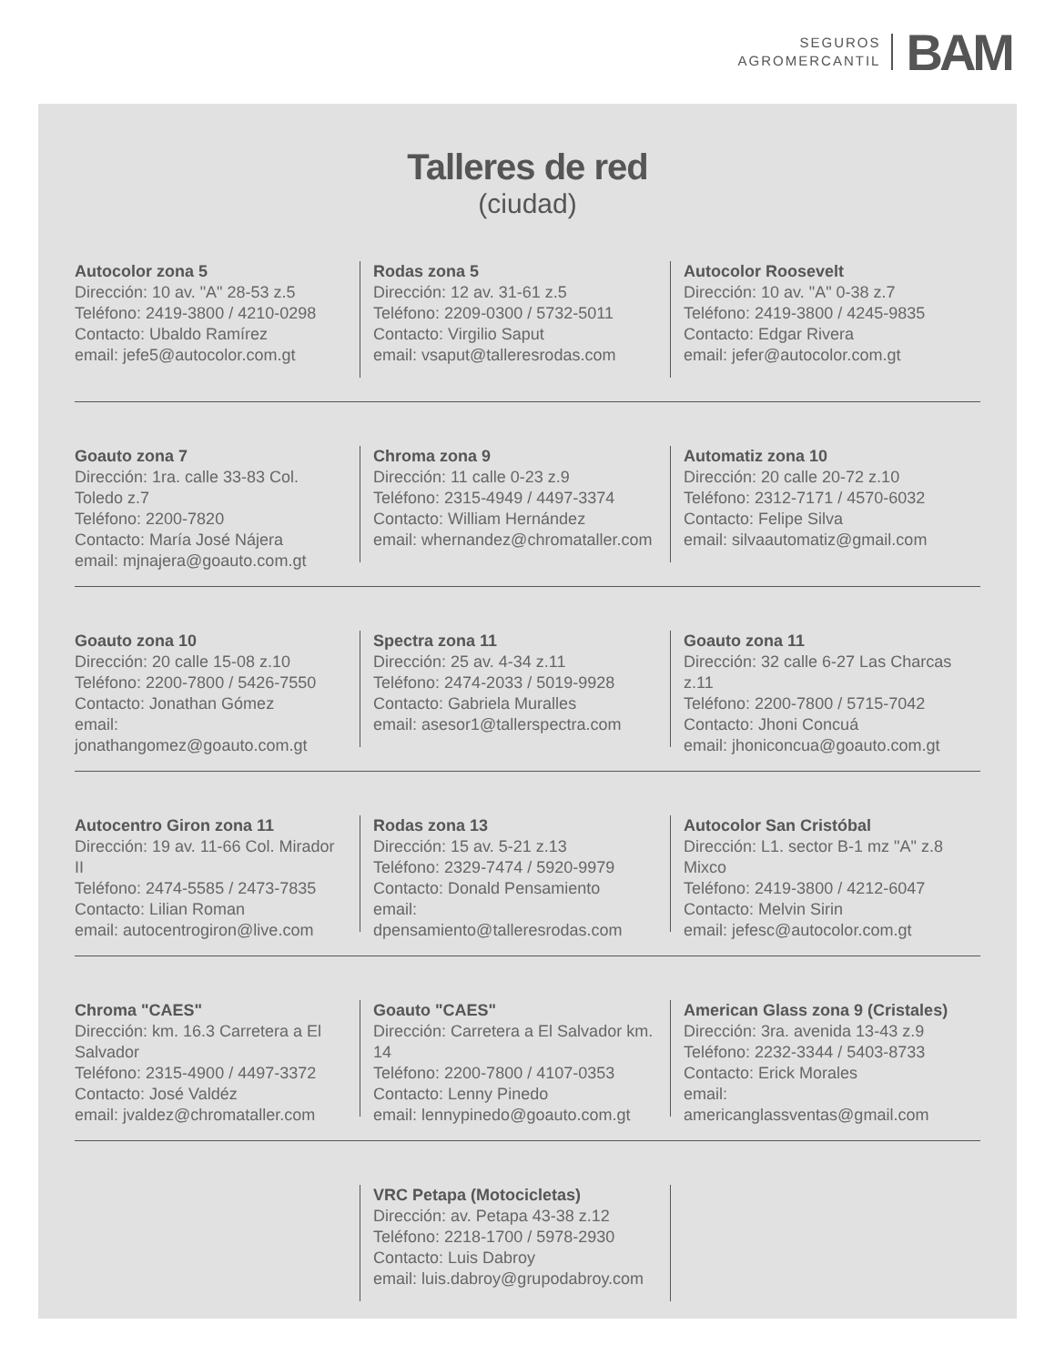SEGUROS
AGROMERCANTIL
BAM
Talleres de red
(ciudad)
Autocolor zona 5
Dirección: 10 av. "A" 28-53 z.5
Teléfono: 2419-3800 / 4210-0298
Contacto: Ubaldo Ramírez
email: jefe5@autocolor.com.gt
Rodas zona 5
Dirección: 12 av. 31-61 z.5
Teléfono: 2209-0300 / 5732-5011
Contacto: Virgilio Saput
email: vsaput@talleresrodas.com
Autocolor Roosevelt
Dirección: 10 av. "A" 0-38 z.7
Teléfono: 2419-3800 / 4245-9835
Contacto: Edgar Rivera
email: jefer@autocolor.com.gt
Goauto zona 7
Dirección: 1ra. calle 33-83 Col. Toledo z.7
Teléfono: 2200-7820
Contacto: María José Nájera
email: mjnajera@goauto.com.gt
Chroma zona 9
Dirección: 11 calle 0-23 z.9
Teléfono: 2315-4949 / 4497-3374
Contacto: William Hernández
email: whernandez@chromataller.com
Automatiz zona 10
Dirección: 20 calle 20-72 z.10
Teléfono: 2312-7171 / 4570-6032
Contacto: Felipe Silva
email: silvaautomatiz@gmail.com
Goauto zona 10
Dirección: 20 calle 15-08 z.10
Teléfono: 2200-7800 / 5426-7550
Contacto: Jonathan Gómez
email: jonathangomez@goauto.com.gt
Spectra zona 11
Dirección: 25 av. 4-34 z.11
Teléfono: 2474-2033 / 5019-9928
Contacto: Gabriela Muralles
email: asesor1@tallerspectra.com
Goauto zona 11
Dirección: 32 calle 6-27 Las Charcas z.11
Teléfono: 2200-7800 / 5715-7042
Contacto: Jhoni Concuá
email: jhoniconcua@goauto.com.gt
Autocentro Giron zona 11
Dirección: 19 av. 11-66 Col. Mirador II
Teléfono: 2474-5585 / 2473-7835
Contacto: Lilian Roman
email: autocentrogiron@live.com
Rodas zona 13
Dirección: 15 av. 5-21 z.13
Teléfono: 2329-7474 / 5920-9979
Contacto: Donald Pensamiento
email: dpensamiento@talleresrodas.com
Autocolor San Cristóbal
Dirección: L1. sector B-1 mz "A" z.8 Mixco
Teléfono: 2419-3800 / 4212-6047
Contacto: Melvin Sirin
email: jefesc@autocolor.com.gt
Chroma "CAES"
Dirección: km. 16.3 Carretera a El Salvador
Teléfono: 2315-4900 / 4497-3372
Contacto: José Valdéz
email: jvaldez@chromataller.com
Goauto "CAES"
Dirección: Carretera a El Salvador km. 14
Teléfono: 2200-7800 / 4107-0353
Contacto: Lenny Pinedo
email: lennypinedo@goauto.com.gt
American Glass zona 9 (Cristales)
Dirección: 3ra. avenida 13-43 z.9
Teléfono: 2232-3344 / 5403-8733
Contacto: Erick Morales
email: americanglassventas@gmail.com
VRC Petapa (Motocicletas)
Dirección: av. Petapa 43-38 z.12
Teléfono: 2218-1700 / 5978-2930
Contacto: Luis Dabroy
email: luis.dabroy@grupodabroy.com